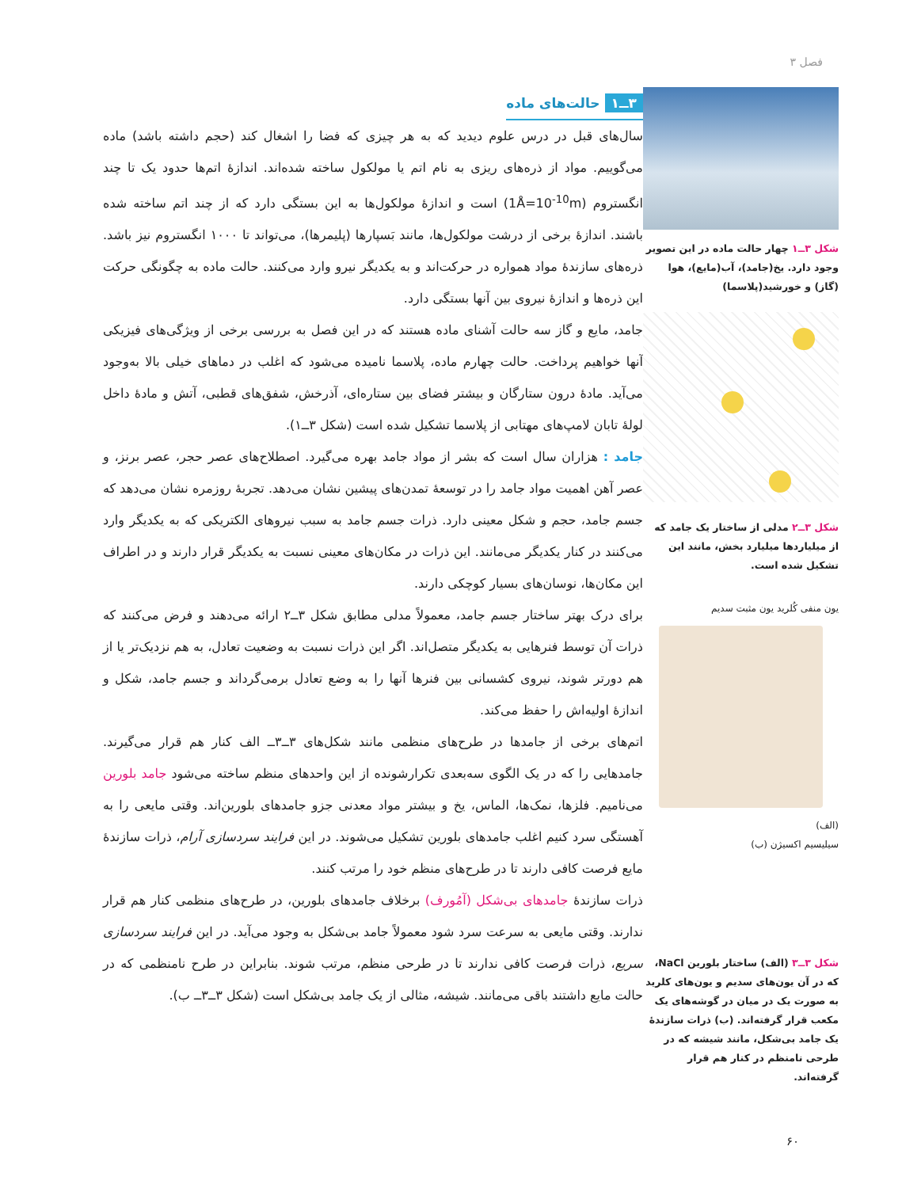فصل ۳
شکل ۳ــ۱ چهار حالت ماده در این تصویر وجود دارد. یخ(جامد)، آب(مایع)، هوا (گاز) و خورشید(پلاسما)
شکل ۳ــ۲ مدلی از ساختار یک جامد که از میلیاردها میلیارد بخش، مانند این تشکیل شده است.
یون منفی کُلرید یون مثبت سدیم
(الف)
سیلیسیم اکسیژن (ب)
شکل ۳ــ۳ (الف) ساختار بلورین NaCl، که در آن یون‌های سدیم و یون‌های کلرید به صورت یک در میان در گوشه‌های یک مکعب قرار گرفته‌اند. (ب) ذرات سازندهٔ یک جامد بی‌شکل، مانند شیشه که در طرحی نامنظم در کنار هم قرار گرفته‌اند.
۳ــ۱ حالت‌های ماده
سال‌های قبل در درس علوم دیدید که به هر چیزی که فضا را اشغال کند (حجم داشته باشد) ماده می‌گوییم. مواد از ذره‌های ریزی به نام اتم یا مولکول ساخته شده‌اند. اندازهٔ اتم‌ها حدود یک تا چند انگستروم (1Å=10<sup>-10</sup>m) است و اندازهٔ مولکول‌ها به این بستگی دارد که از چند اتم ساخته شده باشند. اندازهٔ برخی از درشت مولکول‌ها، مانند بَسپارها (پلیمرها)، می‌تواند تا ۱۰۰۰ انگستروم نیز باشد. ذره‌های سازندهٔ مواد همواره در حرکت‌اند و به یکدیگر نیرو وارد می‌کنند. حالت ماده به چگونگی حرکت این ذره‌ها و اندازهٔ نیروی بین آنها بستگی دارد.
جامد، مایع و گاز سه حالت آشنای ماده هستند که در این فصل به بررسی برخی از ویژگی‌های فیزیکی آنها خواهیم پرداخت. حالت چهارم ماده، پلاسما نامیده می‌شود که اغلب در دماهای خیلی بالا به‌وجود می‌آید. مادهٔ درون ستارگان و بیشتر فضای بین ستاره‌ای، آذرخش، شفق‌های قطبی، آتش و مادهٔ داخل لولهٔ تابان لامپ‌های مهتابی از پلاسما تشکیل شده است (شکل ۳ــ۱).
جامد : هزاران سال است که بشر از مواد جامد بهره می‌گیرد. اصطلاح‌های عصر حجر، عصر برنز، و عصر آهن اهمیت مواد جامد را در توسعهٔ تمدن‌های پیشین نشان می‌دهد. تجربهٔ روزمره نشان می‌دهد که جسم جامد، حجم و شکل معینی دارد. ذرات جسم جامد به سبب نیروهای الکتریکی که به یکدیگر وارد می‌کنند در کنار یکدیگر می‌مانند. این ذرات در مکان‌های معینی نسبت به یکدیگر قرار دارند و در اطراف این مکان‌ها، نوسان‌های بسیار کوچکی دارند.
برای درک بهتر ساختار جسم جامد، معمولاً مدلی مطابق شکل ۳ــ۲ ارائه می‌دهند و فرض می‌کنند که ذرات آن توسط فنرهایی به یکدیگر متصل‌اند. اگر این ذرات نسبت به وضعیت تعادل، به هم نزدیک‌تر یا از هم دورتر شوند، نیروی کشسانی بین فنرها آنها را به وضع تعادل برمی‌گرداند و جسم جامد، شکل و اندازهٔ اولیه‌اش را حفظ می‌کند.
اتم‌های برخی از جامدها در طرح‌های منظمی مانند شکل‌های ۳ــ۳ــ الف کنار هم قرار می‌گیرند. جامدهایی را که در یک الگوی سه‌بعدی تکرارشونده از این واحدهای منظم ساخته می‌شود جامد بلورین می‌نامیم. فلزها، نمک‌ها، الماس، یخ و بیشتر مواد معدنی جزو جامدهای بلورین‌اند. وقتی مایعی را به آهستگی سرد کنیم اغلب جامدهای بلورین تشکیل می‌شوند. در این فرایند سردسازی آرام، ذرات سازندهٔ مایع فرصت کافی دارند تا در طرح‌های منظم خود را مرتب کنند.
ذرات سازندهٔ جامدهای بی‌شکل (آمُورف) برخلاف جامدهای بلورین، در طرح‌های منظمی کنار هم قرار ندارند. وقتی مایعی به سرعت سرد شود معمولاً جامد بی‌شکل به وجود می‌آید. در این فرایند سردسازی سریع، ذرات فرصت کافی ندارند تا در طرحی منظم، مرتب شوند. بنابراین در طرح نامنظمی که در حالت مایع داشتند باقی می‌مانند. شیشه، مثالی از یک جامد بی‌شکل است (شکل ۳ــ۳ــ ب).
۶۰